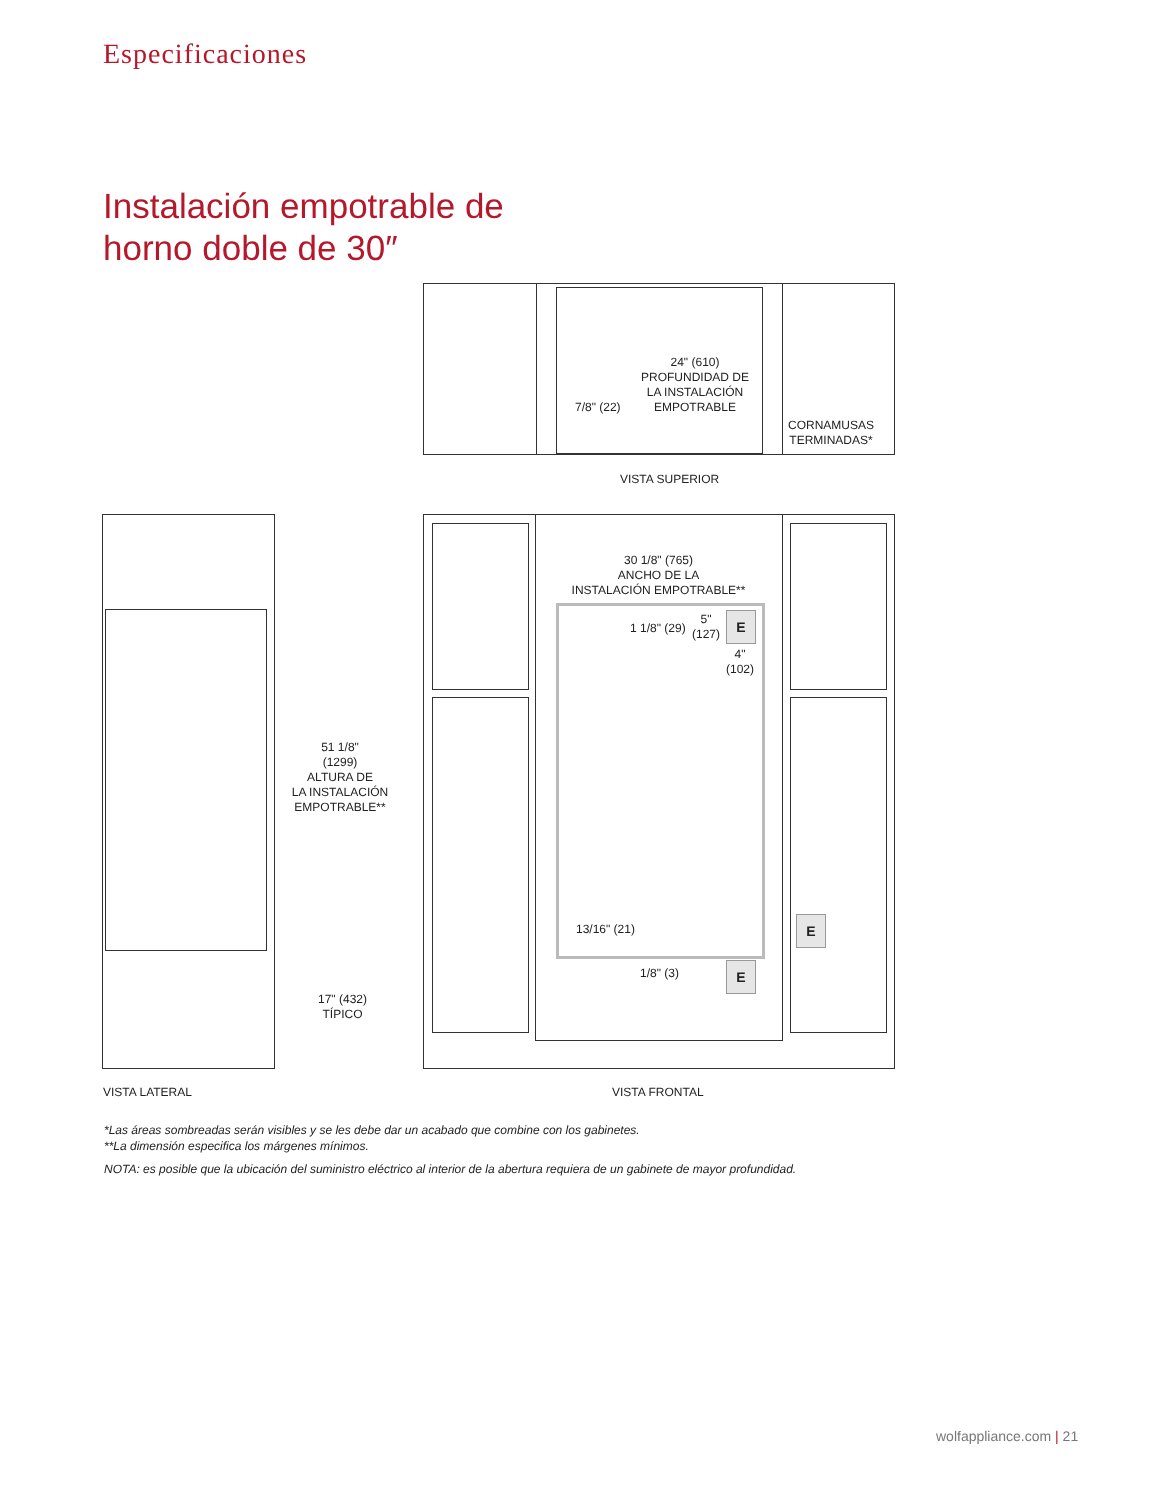Especificaciones
Instalación empotrable de
horno doble de 30″
24" (610)
PROFUNDIDAD DE
LA INSTALACIÓN
EMPOTRABLE
7/8" (22)
CORNAMUSAS
TERMINADAS*
VISTA SUPERIOR
51 1/8"
(1299)
ALTURA DE
LA INSTALACIÓN
EMPOTRABLE**
17" (432)
TÍPICO
30 1/8" (765)
ANCHO DE LA
INSTALACIÓN EMPOTRABLE**
1 1/8" (29)
5"
(127)
4"
(102)
E
13/16" (21)
1/8" (3) E
E
VISTA LATERAL VISTA FRONTAL
*Las áreas sombreadas serán visibles y se les debe dar un acabado que combine con los gabinetes.
**La dimensión especifica los márgenes mínimos.
NOTA: es posible que la ubicación del suministro eléctrico al interior de la abertura requiera de un gabinete de mayor profundidad.
wolfappliance.com | 21